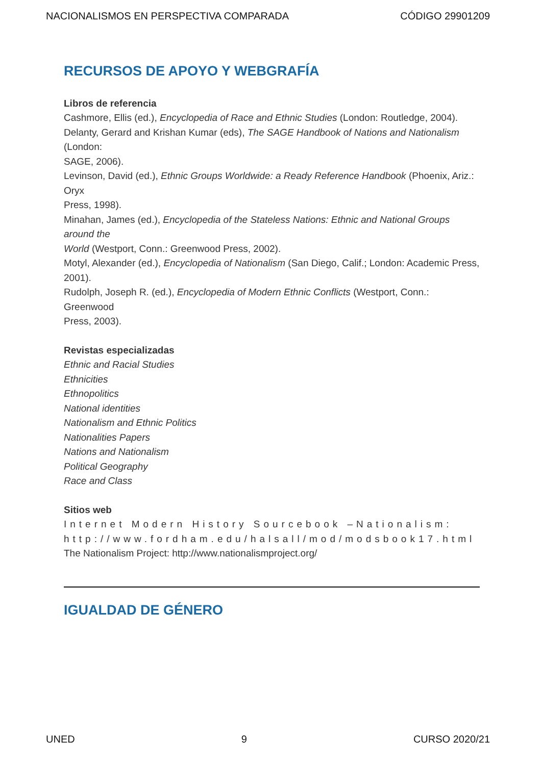NACIONALISMOS EN PERSPECTIVA COMPARADA CÓDIGO 29901209
RECURSOS DE APOYO Y WEBGRAFÍA
Libros de referencia
Cashmore, Ellis (ed.), Encyclopedia of Race and Ethnic Studies (London: Routledge, 2004).
Delanty, Gerard and Krishan Kumar (eds), The SAGE Handbook of Nations and Nationalism (London:
SAGE, 2006).
Levinson, David (ed.), Ethnic Groups Worldwide: a Ready Reference Handbook (Phoenix, Ariz.: Oryx
Press, 1998).
Minahan, James (ed.), Encyclopedia of the Stateless Nations: Ethnic and National Groups around the
World (Westport, Conn.: Greenwood Press, 2002).
Motyl, Alexander (ed.), Encyclopedia of Nationalism (San Diego, Calif.; London: Academic Press,
2001).
Rudolph, Joseph R. (ed.), Encyclopedia of Modern Ethnic Conflicts (Westport, Conn.: Greenwood
Press, 2003).
Revistas especializadas
Ethnic and Racial Studies
Ethnicities
Ethnopolitics
National identities
Nationalism and Ethnic Politics
Nationalities Papers
Nations and Nationalism
Political Geography
Race and Class
Sitios web
Internet Modern History Sourcebook –Nationalism: http://www.fordham.edu/halsall/mod/modsbook17.html
The Nationalism Project: http://www.nationalismproject.org/
IGUALDAD DE GÉNERO
UNED 9 CURSO 2020/21